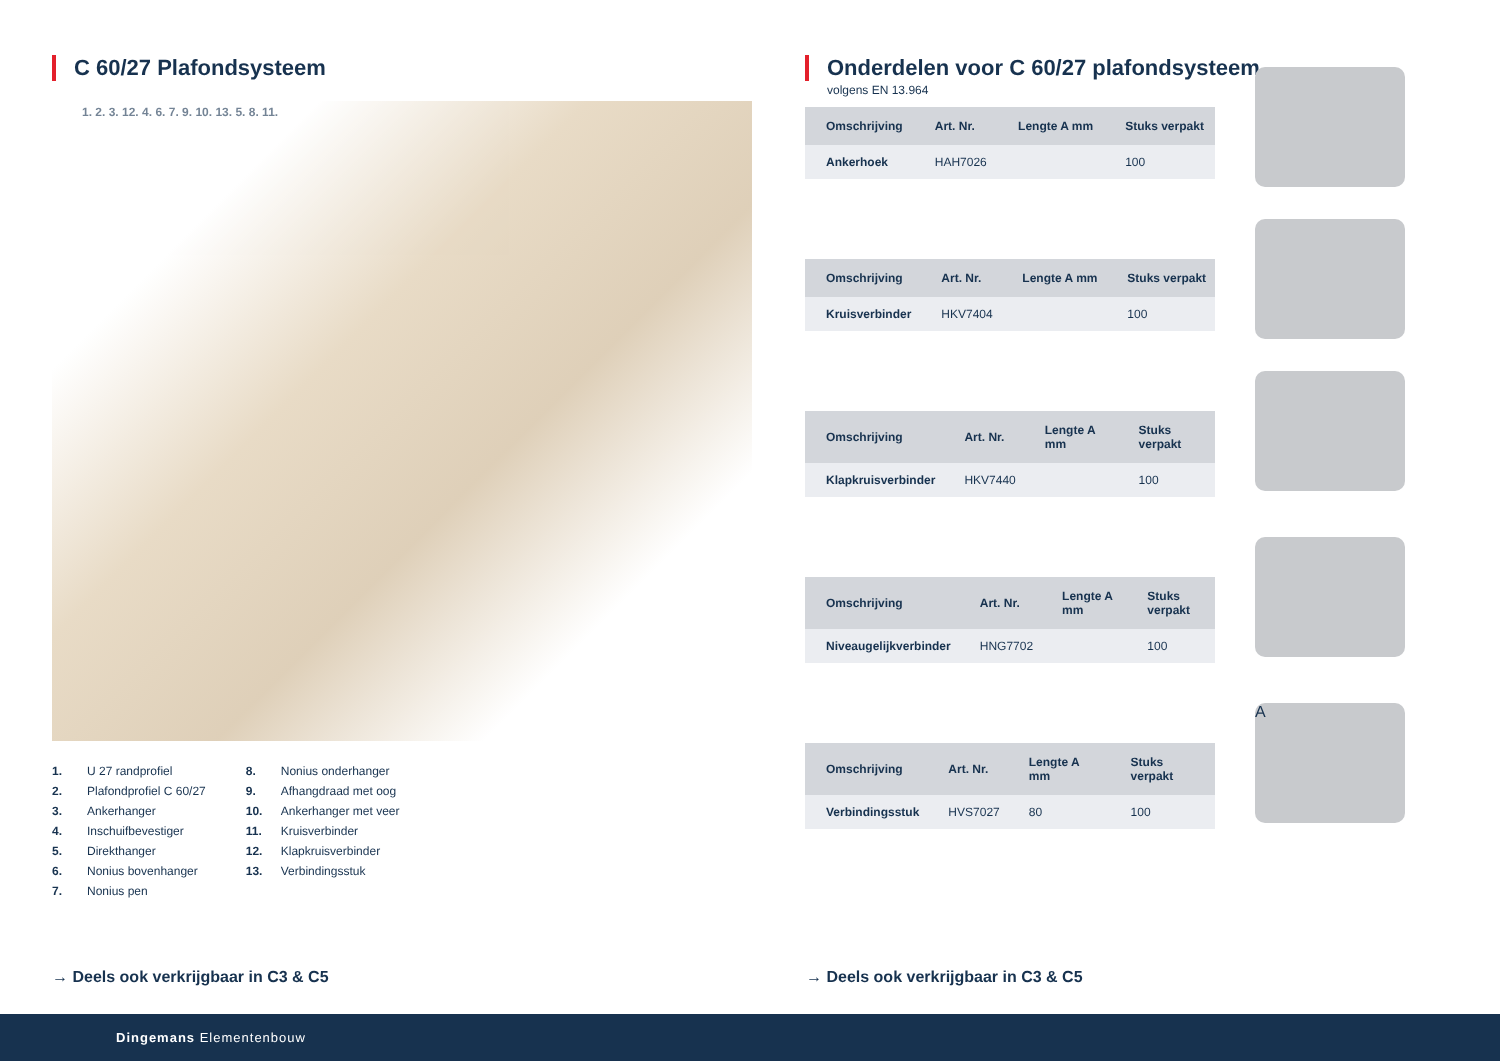C 60/27 Plafondsysteem
1. 2. 3. 12. 4. 6. 7. 9. 10. 13. 5. 8. 11.
1. U 27 randprofiel
2. Plafondprofiel C 60/27
3. Ankerhanger
4. Inschuifbevestiger
5. Direkthanger
6. Nonius bovenhanger
7. Nonius pen
8. Nonius onderhanger
9. Afhangdraad met oog
10. Ankerhanger met veer
11. Kruisverbinder
12. Klapkruisverbinder
13. Verbindingsstuk
→ Deels ook verkrijgbaar in C3 & C5
Onderdelen voor C 60/27 plafondsysteem
volgens EN 13.964
| Omschrijving | Art. Nr. | Lengte A mm | Stuks verpakt |
| --- | --- | --- | --- |
| Ankerhoek | HAH7026 | | 100 |
| Omschrijving | Art. Nr. | Lengte A mm | Stuks verpakt |
| --- | --- | --- | --- |
| Kruisverbinder | HKV7404 | | 100 |
| Omschrijving | Art. Nr. | Lengte A mm | Stuks verpakt |
| --- | --- | --- | --- |
| Klapkruisverbinder | HKV7440 | | 100 |
| Omschrijving | Art. Nr. | Lengte A mm | Stuks verpakt |
| --- | --- | --- | --- |
| Niveaugelijkverbinder | HNG7702 | | 100 |
| Omschrijving | Art. Nr. | Lengte A mm | Stuks verpakt |
| --- | --- | --- | --- |
| Verbindingsstuk | HVS7027 | 80 | 100 |
A
→ Deels ook verkrijgbaar in C3 & C5
Dingemans Elementenbouw